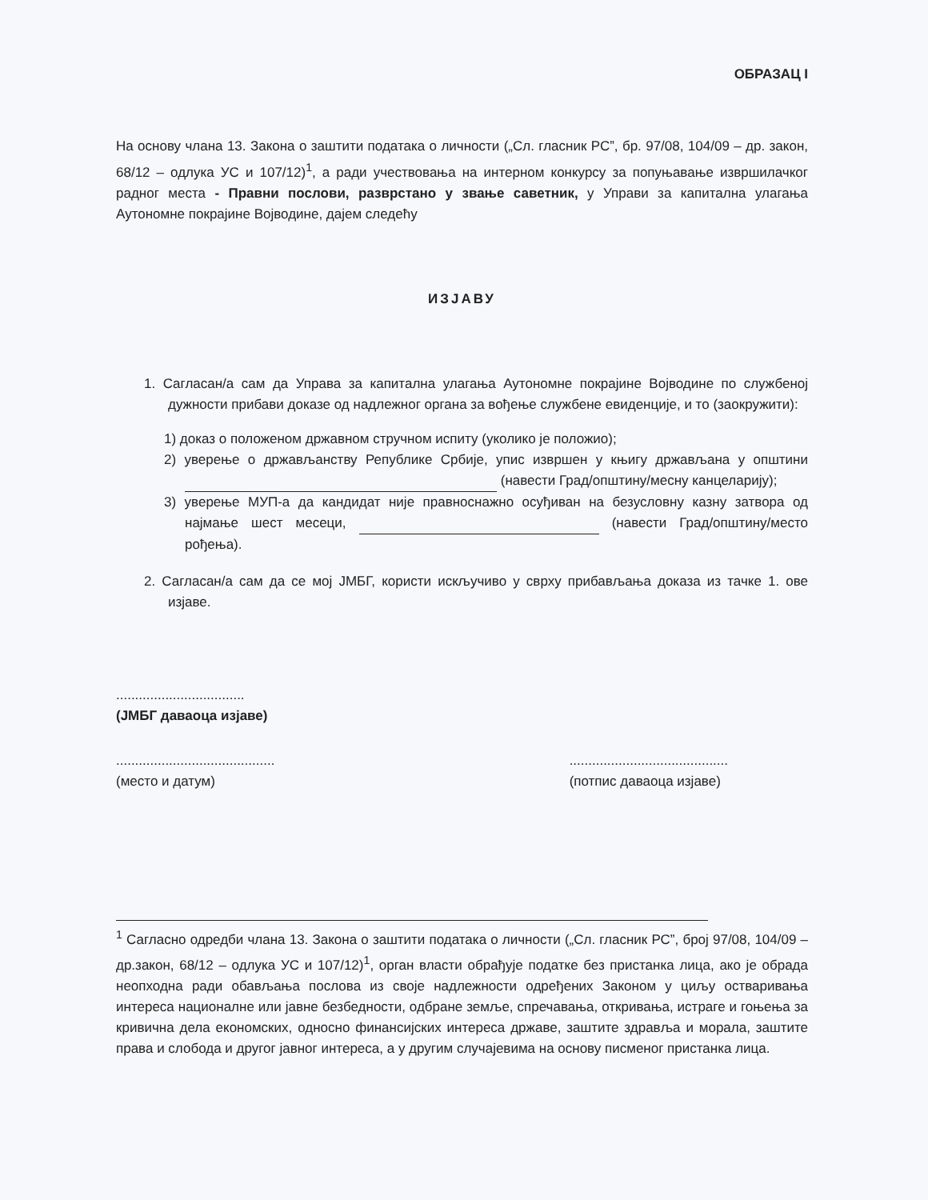ОБРАЗАЦ I
На основу члана 13. Закона о заштити података о личности („Сл. гласник РС”, бр. 97/08, 104/09 – др. закон, 68/12 – одлука УС и 107/12)<sup>1</sup>, а ради учествовања на интерном конкурсу за попуњавање извршилачког радног места - Правни послови, разврстано у звање саветник, у Управи за капитална улагања Аутономне покрајине Војводине, дајем следећу
ИЗЈАВУ
1. Сагласан/а сам да Управа за капитална улагања Аутономне покрајине Војводине по службеној дужности прибави доказе од надлежног органа за вођење службене евиденције, и то (заокружити):
1) доказ о положеном државном стручном испиту (уколико је положио);
2) уверење о држављанству Републике Србије, упис извршен у књигу држављана у општини (навести Град/општину/месну канцеларију);
3) уверење МУП-а да кандидат није правноснажно осуђиван на безусловну казну затвора од најмање шест месеци, (навести Град/општину/место рођења).
2. Сагласан/а сам да се мој ЈМБГ, користи искључиво у сврху прибављања доказа из тачке 1. ове изјаве.
..................................
(ЈМБГ даваоца изјаве)
..........................................
(место и датум)
..........................................
(потпис даваоца изјаве)
<sup>1</sup> Сагласно одредби члана 13. Закона о заштити података о личности („Сл. гласник РС”, број 97/08, 104/09 – др.закон, 68/12 – одлука УС и 107/12)<sup>1</sup>, орган власти обрађује податке без пристанка лица, ако је обрада неопходна ради обављања послова из своје надлежности одређених Законом у циљу остваривања интереса националне или јавне безбедности, одбране земље, спречавања, откривања, истраге и гоњења за кривична дела економских, односно финансијских интереса државе, заштите здравља и морала, заштите права и слобода и другог јавног интереса, а у другим случајевима на основу писменог пристанка лица.